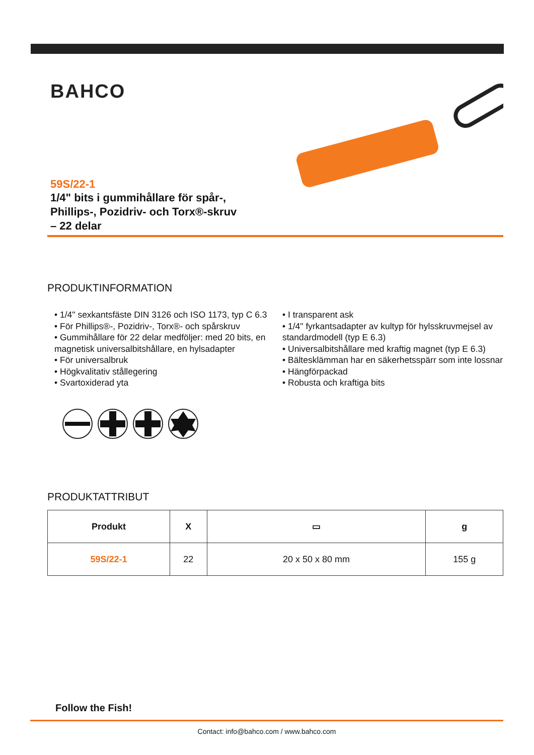BAHCO
59S/22-1
1/4" bits i gummihållare för spår-, Phillips-, Pozidriv- och Torx®-skruv – 22 delar
PRODUKTINFORMATION
• 1/4" sexkantsfäste DIN 3126 och ISO 1173, typ C 6.3
• För Phillips®-, Pozidriv-, Torx®- och spårskruv
• Gummihållare för 22 delar medföljer: med 20 bits, en magnetisk universalbitshållare, en hylsadapter
• För universalbruk
• Högkvalitativ stållegering
• Svartoxiderad yta
• I transparent ask
• 1/4" fyrkantsadapter av kultyp för hylsskruvmejsel av standardmodell (typ E 6.3)
• Universalbitshållare med kraftig magnet (typ E 6.3)
• Bältesklämman har en säkerhetsspärr som inte lossnar
• Hängförpackad
• Robusta och kraftiga bits
PRODUKTATTRIBUT
| Produkt | X | ▭ | g |
| --- | --- | --- | --- |
| 59S/22-1 | 22 | 20 x 50 x 80 mm | 155 g |
Follow the Fish!
Contact: info@bahco.com / www.bahco.com